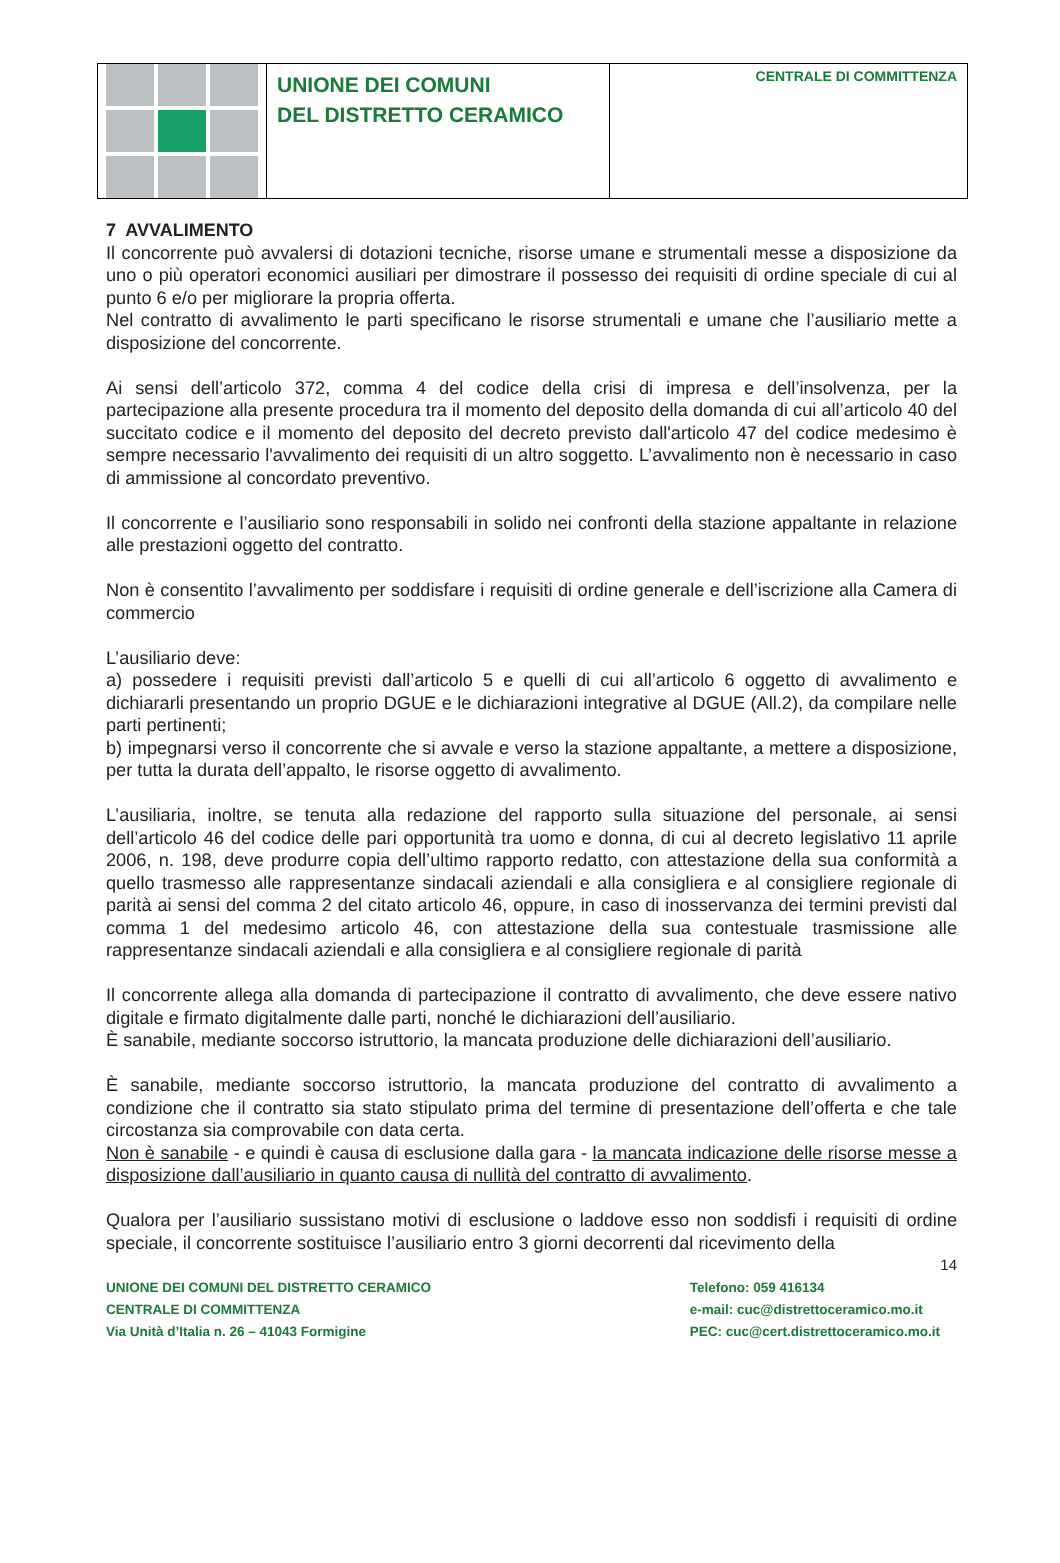UNIONE DEI COMUNI
DEL DISTRETTO CERAMICO
CENTRALE DI COMMITTENZA
7 AVVALIMENTO
Il concorrente può avvalersi di dotazioni tecniche, risorse umane e strumentali messe a disposizione da uno o più operatori economici ausiliari per dimostrare il possesso dei requisiti di ordine speciale di cui al punto 6 e/o per migliorare la propria offerta.
Nel contratto di avvalimento le parti specificano le risorse strumentali e umane che l’ausiliario mette a disposizione del concorrente.
Ai sensi dell’articolo 372, comma 4 del codice della crisi di impresa e dell’insolvenza, per la partecipazione alla presente procedura tra il momento del deposito della domanda di cui all’articolo 40 del succitato codice e il momento del deposito del decreto previsto dall'articolo 47 del codice medesimo è sempre necessario l'avvalimento dei requisiti di un altro soggetto. L’avvalimento non è necessario in caso di ammissione al concordato preventivo.
Il concorrente e l’ausiliario sono responsabili in solido nei confronti della stazione appaltante in relazione alle prestazioni oggetto del contratto.
Non è consentito l’avvalimento per soddisfare i requisiti di ordine generale e dell’iscrizione alla Camera di commercio
L’ausiliario deve:
a) possedere i requisiti previsti dall’articolo 5 e quelli di cui all’articolo 6 oggetto di avvalimento e dichiararli presentando un proprio DGUE e le dichiarazioni integrative al DGUE (All.2), da compilare nelle parti pertinenti;
b) impegnarsi verso il concorrente che si avvale e verso la stazione appaltante, a mettere a disposizione, per tutta la durata dell’appalto, le risorse oggetto di avvalimento.
L’ausiliaria, inoltre, se tenuta alla redazione del rapporto sulla situazione del personale, ai sensi dell’articolo 46 del codice delle pari opportunità tra uomo e donna, di cui al decreto legislativo 11 aprile 2006, n. 198, deve produrre copia dell’ultimo rapporto redatto, con attestazione della sua conformità a quello trasmesso alle rappresentanze sindacali aziendali e alla consigliera e al consigliere regionale di parità ai sensi del comma 2 del citato articolo 46, oppure, in caso di inosservanza dei termini previsti dal comma 1 del medesimo articolo 46, con attestazione della sua contestuale trasmissione alle rappresentanze sindacali aziendali e alla consigliera e al consigliere regionale di parità
Il concorrente allega alla domanda di partecipazione il contratto di avvalimento, che deve essere nativo digitale e firmato digitalmente dalle parti, nonché le dichiarazioni dell’ausiliario.
È sanabile, mediante soccorso istruttorio, la mancata produzione delle dichiarazioni dell’ausiliario.
È sanabile, mediante soccorso istruttorio, la mancata produzione del contratto di avvalimento a condizione che il contratto sia stato stipulato prima del termine di presentazione dell’offerta e che tale circostanza sia comprovabile con data certa.
Non è sanabile - e quindi è causa di esclusione dalla gara - la mancata indicazione delle risorse messe a disposizione dall’ausiliario in quanto causa di nullità del contratto di avvalimento.
Qualora per l’ausiliario sussistano motivi di esclusione o laddove esso non soddisfi i requisiti di ordine speciale, il concorrente sostituisce l’ausiliario entro 3 giorni decorrenti dal ricevimento della
14
UNIONE DEI COMUNI DEL DISTRETTO CERAMICO
CENTRALE DI COMMITTENZA
Via Unità d’Italia n. 26 – 41043 Formigine
Telefono: 059 416134
e-mail: cuc@distrettoceramico.mo.it
PEC: cuc@cert.distrettoceramico.mo.it